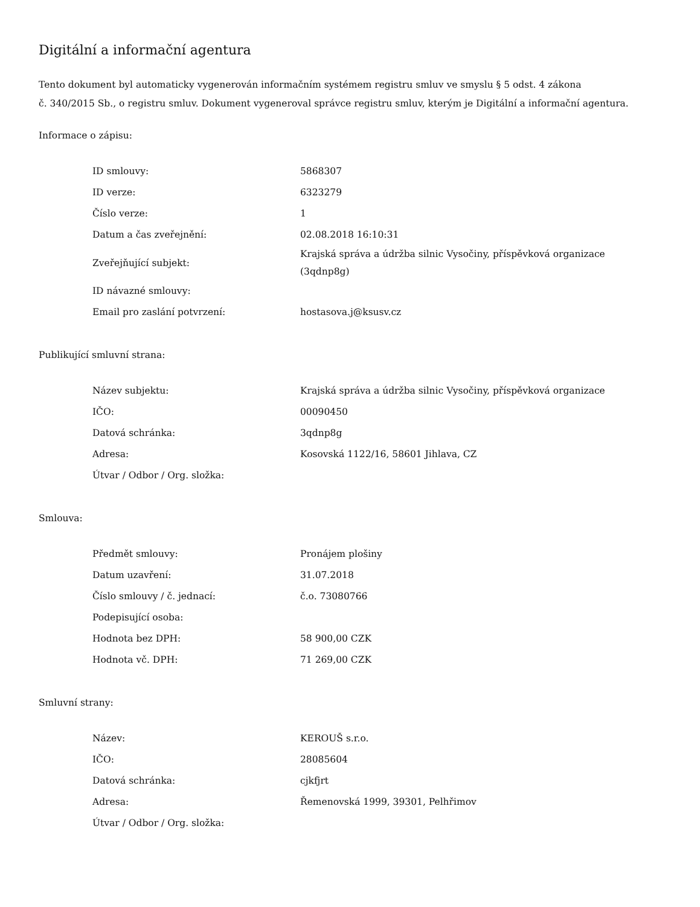Digitální a informační agentura
Tento dokument byl automaticky vygenerován informačním systémem registru smluv ve smyslu § 5 odst. 4 zákona
č. 340/2015 Sb., o registru smluv. Dokument vygeneroval správce registru smluv, kterým je Digitální a informační agentura.
Informace o zápisu:
| ID smlouvy: | 5868307 |
| ID verze: | 6323279 |
| Číslo verze: | 1 |
| Datum a čas zveřejnění: | 02.08.2018 16:10:31 |
| Zveřejňující subjekt: | Krajská správa a údržba silnic Vysočiny, příspěvková organizace (3qdnp8g) |
| ID návazné smlouvy: | |
| Email pro zaslání potvrzení: | hostasova.j@ksusv.cz |
Publikující smluvní strana:
| Název subjektu: | Krajská správa a údržba silnic Vysočiny, příspěvková organizace |
| IČO: | 00090450 |
| Datová schránka: | 3qdnp8g |
| Adresa: | Kosovská 1122/16, 58601 Jihlava, CZ |
| Útvar / Odbor / Org. složka: | |
Smlouva:
| Předmět smlouvy: | Pronájem plošiny |
| Datum uzavření: | 31.07.2018 |
| Číslo smlouvy / č. jednací: | č.o. 73080766 |
| Podepisující osoba: | |
| Hodnota bez DPH: | 58 900,00 CZK |
| Hodnota vč. DPH: | 71 269,00 CZK |
Smluvní strany:
| Název: | KEROUŠ s.r.o. |
| IČO: | 28085604 |
| Datová schránka: | cjkfjrt |
| Adresa: | Řemenovská 1999, 39301, Pelhřimov |
| Útvar / Odbor / Org. složka: | |